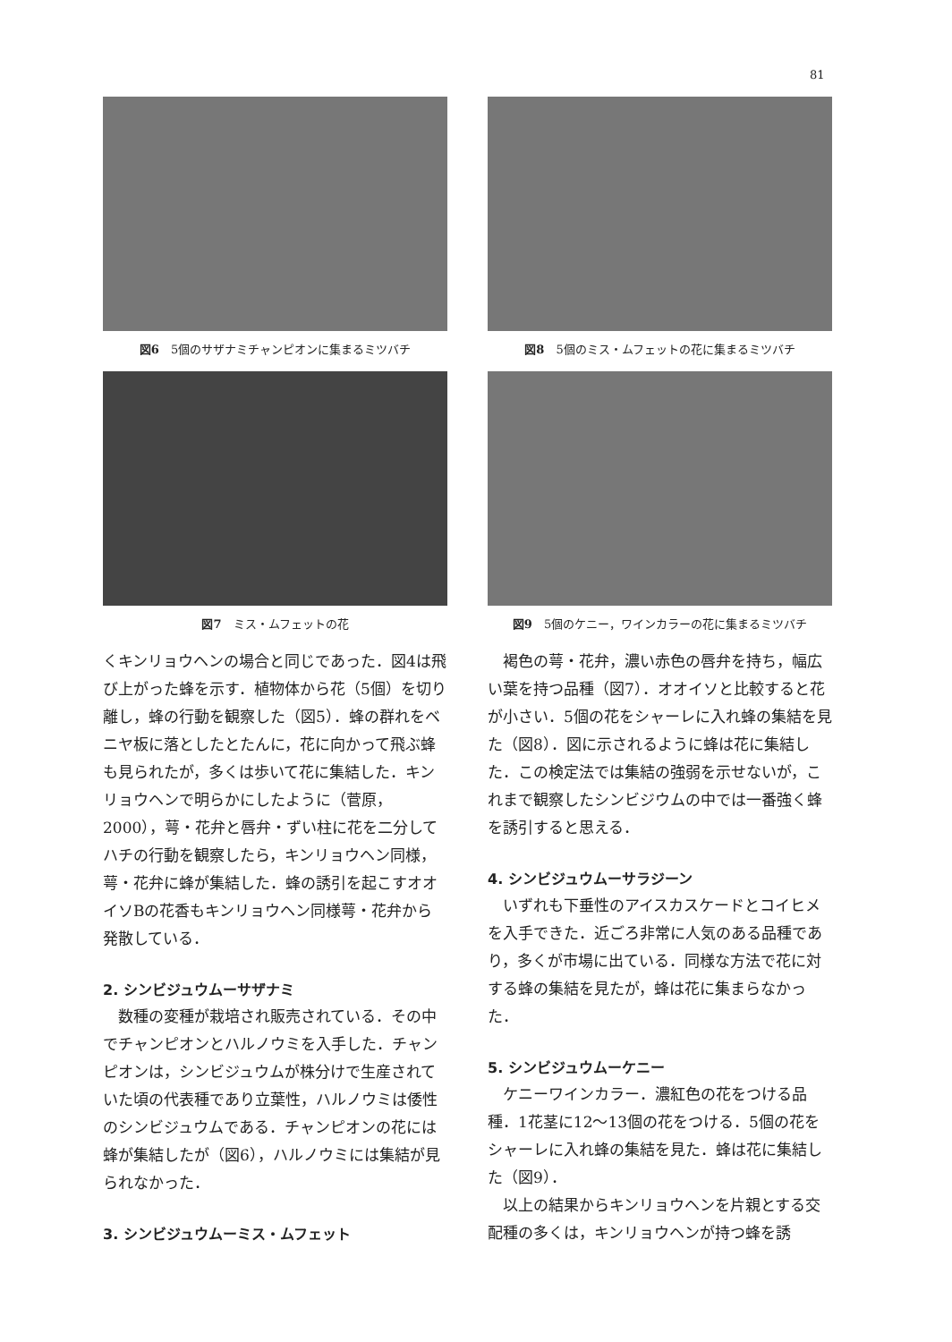81
図6　5個のサザナミチャンピオンに集まるミツバチ
図7　ミス・ムフェットの花
くキンリョウヘンの場合と同じであった．図4は飛び上がった蜂を示す．植物体から花（5個）を切り離し，蜂の行動を観察した（図5）．蜂の群れをベニヤ板に落としたとたんに，花に向かって飛ぶ蜂も見られたが，多くは歩いて花に集結した．キンリョウヘンで明らかにしたように（菅原，2000），萼・花弁と唇弁・ずい柱に花を二分してハチの行動を観察したら，キンリョウヘン同様，萼・花弁に蜂が集結した．蜂の誘引を起こすオオイソBの花香もキンリョウヘン同様萼・花弁から発散している．
2. シンビジュウムーサザナミ
数種の変種が栽培され販売されている．その中でチャンピオンとハルノウミを入手した．チャンピオンは，シンビジュウムが株分けで生産されていた頃の代表種であり立葉性，ハルノウミは倭性のシンビジュウムである．チャンピオンの花には蜂が集結したが（図6），ハルノウミには集結が見られなかった．
3. シンビジュウムーミス・ムフェット
図8　5個のミス・ムフェットの花に集まるミツバチ
図9　5個のケニー，ワインカラーの花に集まるミツバチ
褐色の萼・花弁，濃い赤色の唇弁を持ち，幅広い葉を持つ品種（図7）．オオイソと比較すると花が小さい．5個の花をシャーレに入れ蜂の集結を見た（図8）．図に示されるように蜂は花に集結した．この検定法では集結の強弱を示せないが，これまで観察したシンビジウムの中では一番強く蜂を誘引すると思える．
4. シンビジュウムーサラジーン
いずれも下垂性のアイスカスケードとコイヒメを入手できた．近ごろ非常に人気のある品種であり，多くが市場に出ている．同様な方法で花に対する蜂の集結を見たが，蜂は花に集まらなかった．
5. シンビジュウムーケニー
ケニーワインカラー．濃紅色の花をつける品種．1花茎に12〜13個の花をつける．5個の花をシャーレに入れ蜂の集結を見た．蜂は花に集結した（図9）．
以上の結果からキンリョウヘンを片親とする交配種の多くは，キンリョウヘンが持つ蜂を誘